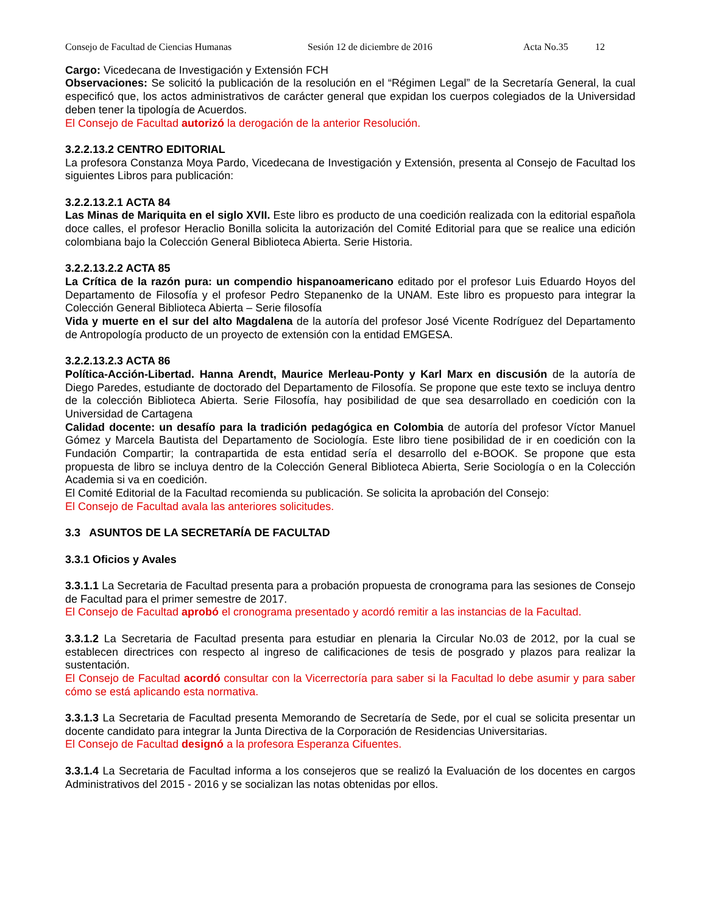Consejo de Facultad de Ciencias Humanas Sesión 12 de diciembre de 2016 Acta No.35 12
Cargo: Vicedecana de Investigación y Extensión FCH
Observaciones: Se solicitó la publicación de la resolución en el “Régimen Legal” de la Secretaría General, la cual especificó que, los actos administrativos de carácter general que expidan los cuerpos colegiados de la Universidad deben tener la tipología de Acuerdos.
El Consejo de Facultad autorizó la derogación de la anterior Resolución.
3.2.2.13.2 CENTRO EDITORIAL
La profesora Constanza Moya Pardo, Vicedecana de Investigación y Extensión, presenta al Consejo de Facultad los siguientes Libros para publicación:
3.2.2.13.2.1 ACTA 84
Las Minas de Mariquita en el siglo XVII. Este libro es producto de una coedición realizada con la editorial española doce calles, el profesor Heraclio Bonilla solicita la autorización del Comité Editorial para que se realice una edición colombiana bajo la Colección General Biblioteca Abierta. Serie Historia.
3.2.2.13.2.2 ACTA 85
La Crítica de la razón pura: un compendio hispanoamericano editado por el profesor Luis Eduardo Hoyos del Departamento de Filosofía y el profesor Pedro Stepanenko de la UNAM. Este libro es propuesto para integrar la Colección General Biblioteca Abierta – Serie filosofía
Vida y muerte en el sur del alto Magdalena de la autoría del profesor José Vicente Rodríguez del Departamento de Antropología producto de un proyecto de extensión con la entidad EMGESA.
3.2.2.13.2.3 ACTA 86
Política-Acción-Libertad. Hanna Arendt, Maurice Merleau-Ponty y Karl Marx en discusión de la autoría de Diego Paredes, estudiante de doctorado del Departamento de Filosofía. Se propone que este texto se incluya dentro de la colección Biblioteca Abierta. Serie Filosofía, hay posibilidad de que sea desarrollado en coedición con la Universidad de Cartagena
Calidad docente: un desafío para la tradición pedagógica en Colombia de autoría del profesor Víctor Manuel Gómez y Marcela Bautista del Departamento de Sociología. Este libro tiene posibilidad de ir en coedición con la Fundación Compartir; la contrapartida de esta entidad sería el desarrollo del e-BOOK. Se propone que esta propuesta de libro se incluya dentro de la Colección General Biblioteca Abierta, Serie Sociología o en la Colección Academia si va en coedición.
El Comité Editorial de la Facultad recomienda su publicación. Se solicita la aprobación del Consejo:
El Consejo de Facultad avala las anteriores solicitudes.
3.3 ASUNTOS DE LA SECRETARÍA DE FACULTAD
3.3.1 Oficios y Avales
3.3.1.1 La Secretaria de Facultad presenta para a probación propuesta de cronograma para las sesiones de Consejo de Facultad para el primer semestre de 2017.
El Consejo de Facultad aprobó el cronograma presentado y acordó remitir a las instancias de la Facultad.
3.3.1.2 La Secretaria de Facultad presenta para estudiar en plenaria la Circular No.03 de 2012, por la cual se establecen directrices con respecto al ingreso de calificaciones de tesis de posgrado y plazos para realizar la sustentación.
El Consejo de Facultad acordó consultar con la Vicerrectoría para saber si la Facultad lo debe asumir y para saber cómo se está aplicando esta normativa.
3.3.1.3 La Secretaria de Facultad presenta Memorando de Secretaría de Sede, por el cual se solicita presentar un docente candidato para integrar la Junta Directiva de la Corporación de Residencias Universitarias.
El Consejo de Facultad designó a la profesora Esperanza Cifuentes.
3.3.1.4 La Secretaria de Facultad informa a los consejeros que se realizó la Evaluación de los docentes en cargos Administrativos del 2015 - 2016 y se socializan las notas obtenidas por ellos.